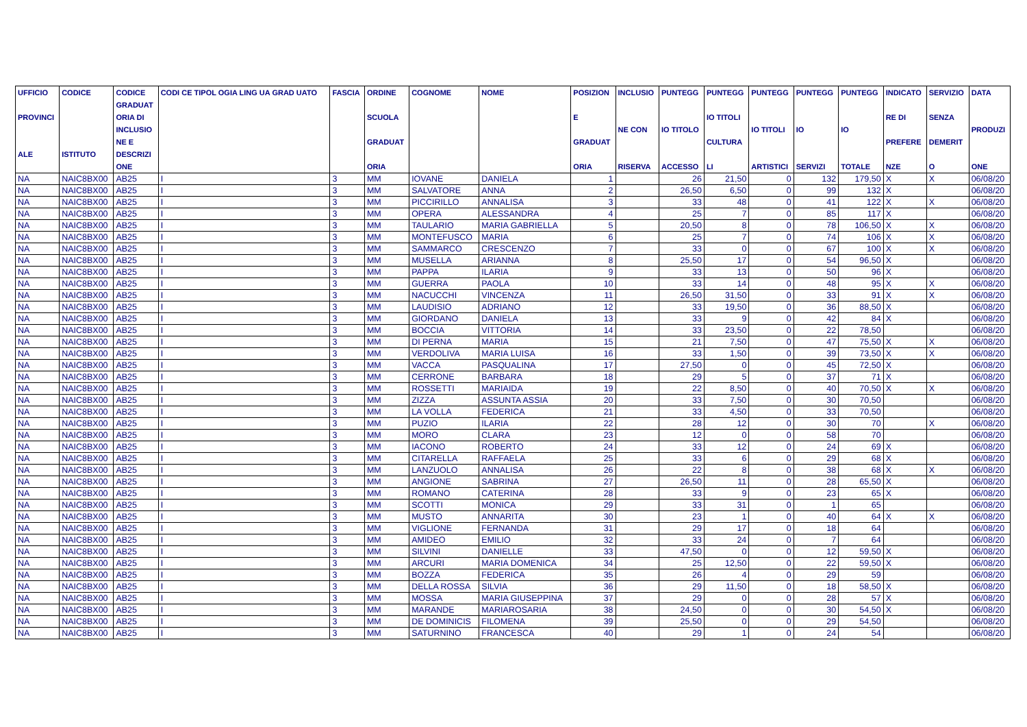| UFFICIO PROVINCI ALE | CODICE ISTITUTO | CODICE GRADUAT ORIA DI INCLUSIO NE E DESCRIZI ONE | CODI CE TIPOL OGIA LING UA GRAD UATO | FASCIA | ORDINE SCUOLA GRADUAT ORIA | COGNOME | NOME | POSIZION E GRADUAT ORIA | INCLUSIO NE CON RISERVA | PUNTEGG IO TITOLO ACCESSO | PUNTEGG IO TITOLI CULTURA LI | PUNTEGG IO TITOLI ARTISTICI | PUNTEGG IO SERVIZI | PUNTEGG IO TOTALE | INDICATO RE DI PREFERE NZE | SERVIZIO SENZA DEMERIT O | DATA PRODUZI ONE |
| --- | --- | --- | --- | --- | --- | --- | --- | --- | --- | --- | --- | --- | --- | --- | --- | --- | --- |
| NA | NAIC8BX00 | AB25 | I | 3 | MM | IOVANE | DANIELA | 1 | | 26 | 21,50 | 0 | 132 | 179,50 | X | X | 06/08/20 |
| NA | NAIC8BX00 | AB25 | I | 3 | MM | SALVATORE | ANNA | 2 | | 26,50 | 6,50 | 0 | 99 | 132 | X | | 06/08/20 |
| NA | NAIC8BX00 | AB25 | I | 3 | MM | PICCIRILLO | ANNALISA | 3 | | 33 | 48 | 0 | 41 | 122 | X | X | 06/08/20 |
| NA | NAIC8BX00 | AB25 | I | 3 | MM | OPERA | ALESSANDRA | 4 | | 25 | 7 | 0 | 85 | 117 | X | | 06/08/20 |
| NA | NAIC8BX00 | AB25 | I | 3 | MM | TAULARIO | MARIA GABRIELLA | 5 | | 20,50 | 8 | 0 | 78 | 106,50 | X | X | 06/08/20 |
| NA | NAIC8BX00 | AB25 | I | 3 | MM | MONTEFUSCO | MARIA | 6 | | 25 | 7 | 0 | 74 | 106 | X | X | 06/08/20 |
| NA | NAIC8BX00 | AB25 | I | 3 | MM | SAMMARCO | CRESCENZO | 7 | | 33 | 0 | 0 | 67 | 100 | X | X | 06/08/20 |
| NA | NAIC8BX00 | AB25 | I | 3 | MM | MUSELLA | ARIANNA | 8 | | 25,50 | 17 | 0 | 54 | 96,50 | X | | 06/08/20 |
| NA | NAIC8BX00 | AB25 | I | 3 | MM | PAPPA | ILARIA | 9 | | 33 | 13 | 0 | 50 | 96 | X | | 06/08/20 |
| NA | NAIC8BX00 | AB25 | I | 3 | MM | GUERRA | PAOLA | 10 | | 33 | 14 | 0 | 48 | 95 | X | X | 06/08/20 |
| NA | NAIC8BX00 | AB25 | I | 3 | MM | NACUCCHI | VINCENZA | 11 | | 26,50 | 31,50 | 0 | 33 | 91 | X | X | 06/08/20 |
| NA | NAIC8BX00 | AB25 | I | 3 | MM | LAUDISIO | ADRIANO | 12 | | 33 | 19,50 | 0 | 36 | 88,50 | X | | 06/08/20 |
| NA | NAIC8BX00 | AB25 | I | 3 | MM | GIORDANO | DANIELA | 13 | | 33 | 9 | 0 | 42 | 84 | X | | 06/08/20 |
| NA | NAIC8BX00 | AB25 | I | 3 | MM | BOCCIA | VITTORIA | 14 | | 33 | 23,50 | 0 | 22 | 78,50 | | | 06/08/20 |
| NA | NAIC8BX00 | AB25 | I | 3 | MM | DI PERNA | MARIA | 15 | | 21 | 7,50 | 0 | 47 | 75,50 | X | X | 06/08/20 |
| NA | NAIC8BX00 | AB25 | I | 3 | MM | VERDOLIVA | MARIA LUISA | 16 | | 33 | 1,50 | 0 | 39 | 73,50 | X | X | 06/08/20 |
| NA | NAIC8BX00 | AB25 | I | 3 | MM | VACCA | PASQUALINA | 17 | | 27,50 | 0 | 0 | 45 | 72,50 | X | | 06/08/20 |
| NA | NAIC8BX00 | AB25 | I | 3 | MM | CERRONE | BARBARA | 18 | | 29 | 5 | 0 | 37 | 71 | X | | 06/08/20 |
| NA | NAIC8BX00 | AB25 | I | 3 | MM | ROSSETTI | MARIAIDA | 19 | | 22 | 8,50 | 0 | 40 | 70,50 | X | X | 06/08/20 |
| NA | NAIC8BX00 | AB25 | I | 3 | MM | ZIZZA | ASSUNTA ASSIA | 20 | | 33 | 7,50 | 0 | 30 | 70,50 | | | 06/08/20 |
| NA | NAIC8BX00 | AB25 | I | 3 | MM | LA VOLLA | FEDERICA | 21 | | 33 | 4,50 | 0 | 33 | 70,50 | | | 06/08/20 |
| NA | NAIC8BX00 | AB25 | I | 3 | MM | PUZIO | ILARIA | 22 | | 28 | 12 | 0 | 30 | 70 | | X | 06/08/20 |
| NA | NAIC8BX00 | AB25 | I | 3 | MM | MORO | CLARA | 23 | | 12 | 0 | 0 | 58 | 70 | | | 06/08/20 |
| NA | NAIC8BX00 | AB25 | I | 3 | MM | IACONO | ROBERTO | 24 | | 33 | 12 | 0 | 24 | 69 | X | | 06/08/20 |
| NA | NAIC8BX00 | AB25 | I | 3 | MM | CITARELLA | RAFFAELA | 25 | | 33 | 6 | 0 | 29 | 68 | X | | 06/08/20 |
| NA | NAIC8BX00 | AB25 | I | 3 | MM | LANZUOLO | ANNALISA | 26 | | 22 | 8 | 0 | 38 | 68 | X | X | 06/08/20 |
| NA | NAIC8BX00 | AB25 | I | 3 | MM | ANGIONE | SABRINA | 27 | | 26,50 | 11 | 0 | 28 | 65,50 | X | | 06/08/20 |
| NA | NAIC8BX00 | AB25 | I | 3 | MM | ROMANO | CATERINA | 28 | | 33 | 9 | 0 | 23 | 65 | X | | 06/08/20 |
| NA | NAIC8BX00 | AB25 | I | 3 | MM | SCOTTI | MONICA | 29 | | 33 | 31 | 0 | 1 | 65 | | | 06/08/20 |
| NA | NAIC8BX00 | AB25 | I | 3 | MM | MUSTO | ANNARITA | 30 | | 23 | 1 | 0 | 40 | 64 | X | X | 06/08/20 |
| NA | NAIC8BX00 | AB25 | I | 3 | MM | VIGLIONE | FERNANDA | 31 | | 29 | 17 | 0 | 18 | 64 | | | 06/08/20 |
| NA | NAIC8BX00 | AB25 | I | 3 | MM | AMIDEO | EMILIO | 32 | | 33 | 24 | 0 | 7 | 64 | | | 06/08/20 |
| NA | NAIC8BX00 | AB25 | I | 3 | MM | SILVINI | DANIELLE | 33 | | 47,50 | 0 | 0 | 12 | 59,50 | X | | 06/08/20 |
| NA | NAIC8BX00 | AB25 | I | 3 | MM | ARCURI | MARIA DOMENICA | 34 | | 25 | 12,50 | 0 | 22 | 59,50 | X | | 06/08/20 |
| NA | NAIC8BX00 | AB25 | I | 3 | MM | BOZZA | FEDERICA | 35 | | 26 | 4 | 0 | 29 | 59 | | | 06/08/20 |
| NA | NAIC8BX00 | AB25 | I | 3 | MM | DELLA ROSSA | SILVIA | 36 | | 29 | 11,50 | 0 | 18 | 58,50 | X | | 06/08/20 |
| NA | NAIC8BX00 | AB25 | I | 3 | MM | MOSSA | MARIA GIUSEPPINA | 37 | | 29 | 0 | 0 | 28 | 57 | X | | 06/08/20 |
| NA | NAIC8BX00 | AB25 | I | 3 | MM | MARANDE | MARIAROSARIA | 38 | | 24,50 | 0 | 0 | 30 | 54,50 | X | | 06/08/20 |
| NA | NAIC8BX00 | AB25 | I | 3 | MM | DE DOMINICIS | FILOMENA | 39 | | 25,50 | 0 | 0 | 29 | 54,50 | | | 06/08/20 |
| NA | NAIC8BX00 | AB25 | I | 3 | MM | SATURNINO | FRANCESCA | 40 | | 29 | 1 | 0 | 24 | 54 | | | 06/08/20 |